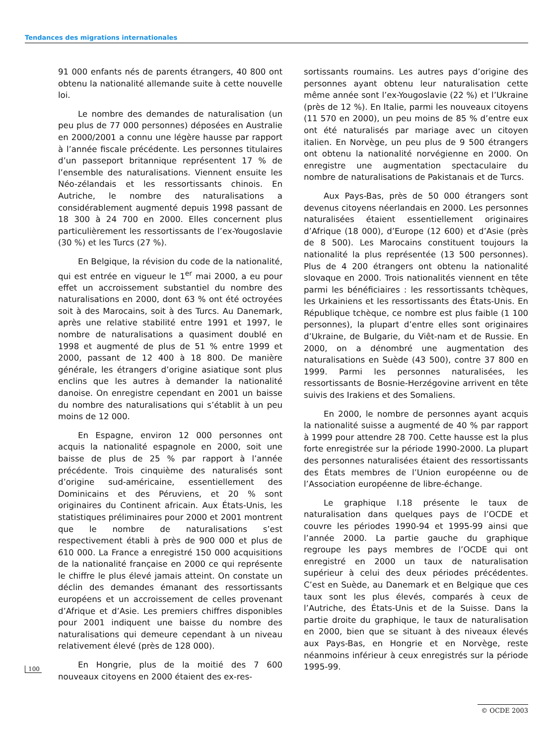Tendances des migrations internationales
91 000 enfants nés de parents étrangers, 40 800 ont obtenu la nationalité allemande suite à cette nouvelle loi.
Le nombre des demandes de naturalisation (un peu plus de 77 000 personnes) déposées en Australie en 2000/2001 a connu une légère hausse par rapport à l’année fiscale précédente. Les personnes titulaires d’un passeport britannique représentent 17 % de l’ensemble des naturalisations. Viennent ensuite les Néo-zélandais et les ressortissants chinois. En Autriche, le nombre des naturalisations a considérablement augmenté depuis 1998 passant de 18 300 à 24 700 en 2000. Elles concernent plus particulièrement les ressortissants de l’ex-Yougoslavie (30 %) et les Turcs (27 %).
En Belgique, la révision du code de la nationalité, qui est entrée en vigueur le 1<sup>er</sup> mai 2000, a eu pour effet un accroissement substantiel du nombre des naturalisations en 2000, dont 63 % ont été octroyées soit à des Marocains, soit à des Turcs. Au Danemark, après une relative stabilité entre 1991 et 1997, le nombre de naturalisations a quasiment doublé en 1998 et augmenté de plus de 51 % entre 1999 et 2000, passant de 12 400 à 18 800. De manière générale, les étrangers d’origine asiatique sont plus enclins que les autres à demander la nationalité danoise. On enregistre cependant en 2001 un baisse du nombre des naturalisations qui s’établit à un peu moins de 12 000.
En Espagne, environ 12 000 personnes ont acquis la nationalité espagnole en 2000, soit une baisse de plus de 25 % par rapport à l’année précédente. Trois cinquième des naturalisés sont d’origine sud-américaine, essentiellement des Dominicains et des Péruviens, et 20 % sont originaires du Continent africain. Aux États-Unis, les statistiques préliminaires pour 2000 et 2001 montrent que le nombre de naturalisations s’est respectivement établi à près de 900 000 et plus de 610 000. La France a enregistré 150 000 acquisitions de la nationalité française en 2000 ce qui représente le chiffre le plus élevé jamais atteint. On constate un déclin des demandes émanant des ressortissants européens et un accroissement de celles provenant d’Afrique et d’Asie. Les premiers chiffres disponibles pour 2001 indiquent une baisse du nombre des naturalisations qui demeure cependant à un niveau relativement élevé (près de 128 000).
En Hongrie, plus de la moitié des 7 600 nouveaux citoyens en 2000 étaient des ex-res-
sortissants roumains. Les autres pays d’origine des personnes ayant obtenu leur naturalisation cette même année sont l’ex-Yougoslavie (22 %) et l’Ukraine (près de 12 %). En Italie, parmi les nouveaux citoyens (11 570 en 2000), un peu moins de 85 % d’entre eux ont été naturalisés par mariage avec un citoyen italien. En Norvège, un peu plus de 9 500 étrangers ont obtenu la nationalité norvégienne en 2000. On enregistre une augmentation spectaculaire du nombre de naturalisations de Pakistanais et de Turcs.
Aux Pays-Bas, près de 50 000 étrangers sont devenus citoyens néerlandais en 2000. Les personnes naturalisées étaient essentiellement originaires d’Afrique (18 000), d’Europe (12 600) et d’Asie (près de 8 500). Les Marocains constituent toujours la nationalité la plus représentée (13 500 personnes). Plus de 4 200 étrangers ont obtenu la nationalité slovaque en 2000. Trois nationalités viennent en tête parmi les bénéficiaires : les ressortissants tchèques, les Urkainiens et les ressortissants des États-Unis. En République tchèque, ce nombre est plus faible (1 100 personnes), la plupart d’entre elles sont originaires d’Ukraine, de Bulgarie, du Viêt-nam et de Russie. En 2000, on a dénombré une augmentation des naturalisations en Suède (43 500), contre 37 800 en 1999. Parmi les personnes naturalisées, les ressortissants de Bosnie-Herzégovine arrivent en tête suivis des Irakiens et des Somaliens.
En 2000, le nombre de personnes ayant acquis la nationalité suisse a augmenté de 40 % par rapport à 1999 pour attendre 28 700. Cette hausse est la plus forte enregistrée sur la période 1990-2000. La plupart des personnes naturalisées étaient des ressortissants des États membres de l’Union européenne ou de l’Association européenne de libre-échange.
Le graphique I.18 présente le taux de naturalisation dans quelques pays de l’OCDE et couvre les périodes 1990-94 et 1995-99 ainsi que l’année 2000. La partie gauche du graphique regroupe les pays membres de l’OCDE qui ont enregistré en 2000 un taux de naturalisation supérieur à celui des deux périodes précédentes. C’est en Suède, au Danemark et en Belgique que ces taux sont les plus élevés, comparés à ceux de l’Autriche, des États-Unis et de la Suisse. Dans la partie droite du graphique, le taux de naturalisation en 2000, bien que se situant à des niveaux élevés aux Pays-Bas, en Hongrie et en Norvège, reste néanmoins inférieur à ceux enregistrés sur la période 1995-99.
100
© OCDE 2003